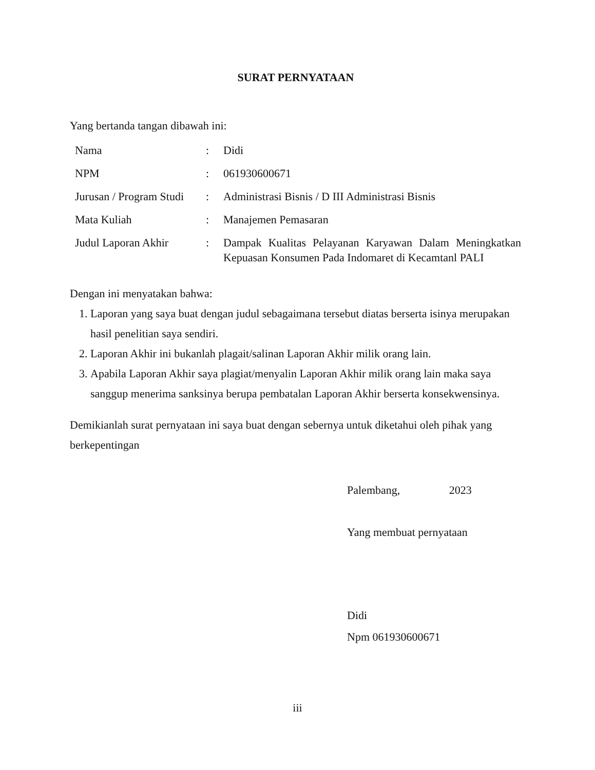SURAT PERNYATAAN
Yang bertanda tangan dibawah ini:
| Nama | : | Didi |
| NPM | : | 061930600671 |
| Jurusan / Program Studi | : | Administrasi Bisnis / D III Administrasi Bisnis |
| Mata Kuliah | : | Manajemen Pemasaran |
| Judul Laporan Akhir | : | Dampak Kualitas Pelayanan Karyawan Dalam Meningkatkan Kepuasan Konsumen Pada Indomaret di Kecamtanl PALI |
Dengan ini menyatakan bahwa:
1. Laporan yang saya buat dengan judul sebagaimana tersebut diatas berserta isinya merupakan hasil penelitian saya sendiri.
2. Laporan Akhir ini bukanlah plagait/salinan Laporan Akhir milik orang lain.
3. Apabila Laporan Akhir saya plagiat/menyalin Laporan Akhir milik orang lain maka saya sanggup menerima sanksinya berupa pembatalan Laporan Akhir berserta konsekwensinya.
Demikianlah surat pernyataan ini saya buat dengan sebernya untuk diketahui oleh pihak yang berkepentingan
Palembang, 2023
Yang membuat pernyataan
Didi
Npm 061930600671
iii